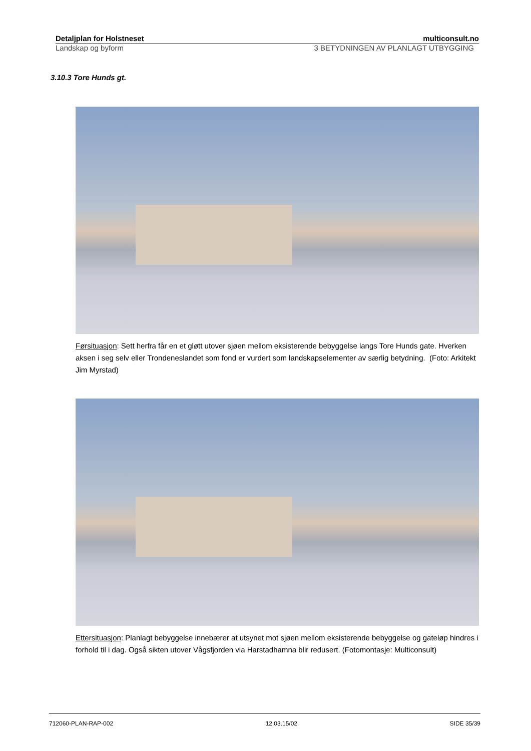Detaljplan for Holstneset multiconsult.no
Landskap og byform 3 BETYDNINGEN AV PLANLAGT UTBYGGING
3.10.3 Tore Hunds gt.
Førsituasjon: Sett herfra får en et gløtt utover sjøen mellom eksisterende bebyggelse langs Tore Hunds gate. Hverken aksen i seg selv eller Trondeneslandet som fond er vurdert som landskapselementer av særlig betydning. (Foto: Arkitekt Jim Myrstad)
Ettersituasjon: Planlagt bebyggelse innebærer at utsynet mot sjøen mellom eksisterende bebyggelse og gateløp hindres i forhold til i dag. Også sikten utover Vågsfjorden via Harstadhamna blir redusert. (Fotomontasje: Multiconsult)
712060-PLAN-RAP-002 12.03.15/02 SIDE 35/39